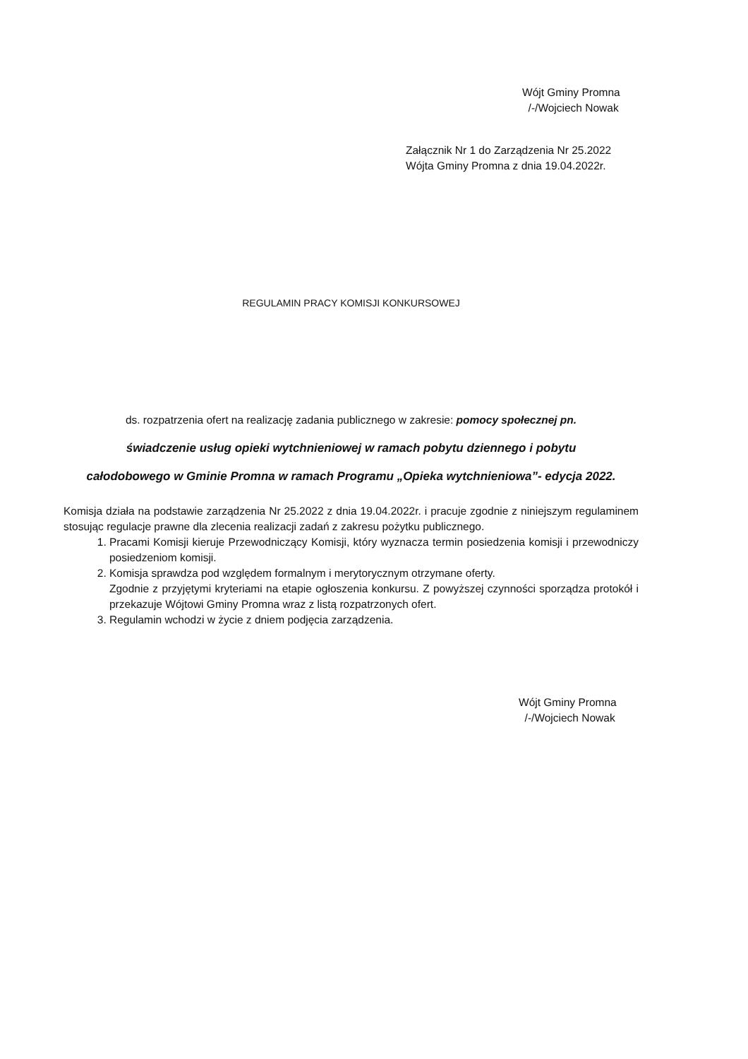Wójt Gminy Promna
/-/Wojciech Nowak
Załącznik Nr 1 do Zarządzenia Nr 25.2022
Wójta Gminy Promna z dnia 19.04.2022r.
REGULAMIN PRACY KOMISJI KONKURSOWEJ
ds. rozpatrzenia ofert na realizację zadania publicznego w zakresie: pomocy społecznej pn.
świadczenie usług opieki wytchnieniowej w ramach pobytu dziennego i pobytu
całodobowego w Gminie Promna w ramach Programu „Opieka wytchnieniowa”- edycja 2022.
Komisja działa na podstawie zarządzenia Nr 25.2022 z dnia 19.04.2022r. i pracuje zgodnie z niniejszym regulaminem stosując regulacje prawne dla zlecenia realizacji zadań z zakresu pożytku publicznego.
1. Pracami Komisji kieruje Przewodniczący Komisji, który wyznacza termin posiedzenia komisji i przewodniczy posiedzeniom komisji.
2. Komisja sprawdza pod względem formalnym i merytorycznym otrzymane oferty.
Zgodnie z przyjętymi kryteriami na etapie ogłoszenia konkursu. Z powyższej czynności sporządza protokół i przekazuje Wójtowi Gminy Promna wraz z listą rozpatrzonych ofert.
3. Regulamin wchodzi w życie z dniem podjęcia zarządzenia.
Wójt Gminy Promna
/-/Wojciech Nowak